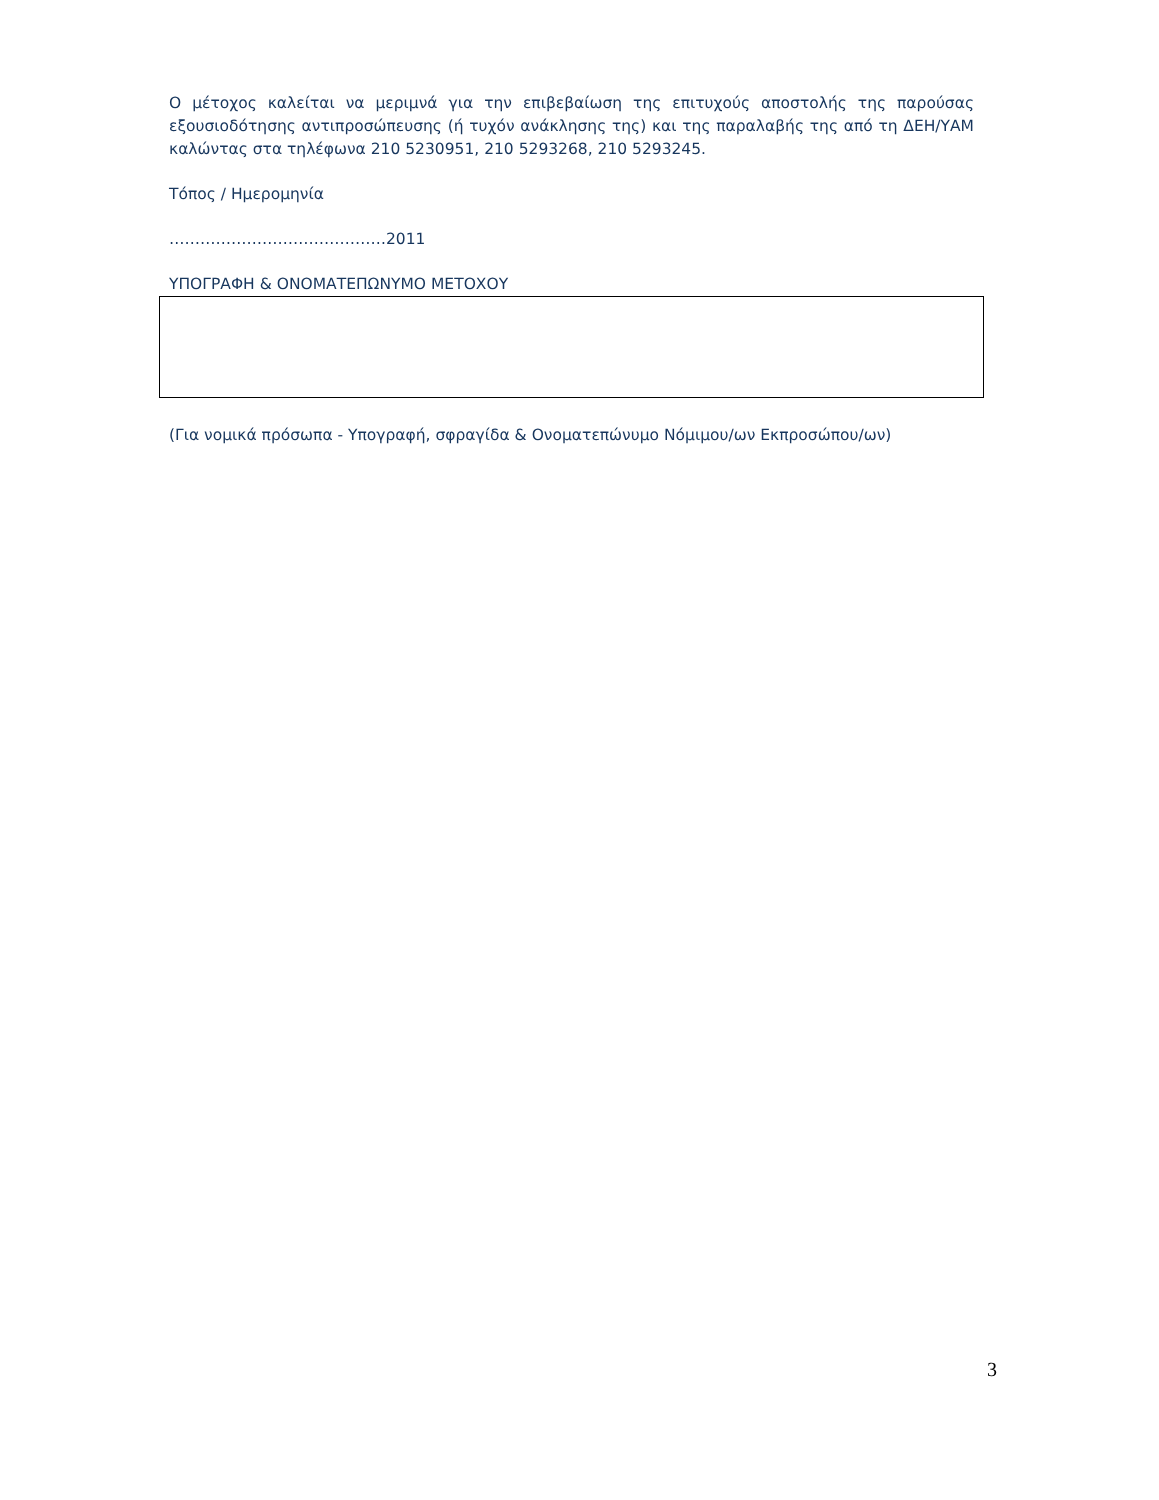Ο μέτοχος καλείται να μεριμνά για την επιβεβαίωση της επιτυχούς αποστολής της παρούσας εξουσιοδότησης αντιπροσώπευσης (ή τυχόν ανάκλησης της) και της παραλαβής της από τη ΔΕΗ/ΥΑΜ καλώντας στα τηλέφωνα 210 5230951, 210 5293268, 210 5293245.
Τόπος / Ημερομηνία
……………………………………2011
ΥΠΟΓΡΑΦΗ & ΟΝΟΜΑΤΕΠΩΝΥΜΟ ΜΕΤΟΧΟΥ
(Για νομικά πρόσωπα - Υπογραφή, σφραγίδα & Ονοματεπώνυμο Νόμιμου/ων Εκπροσώπου/ων)
3